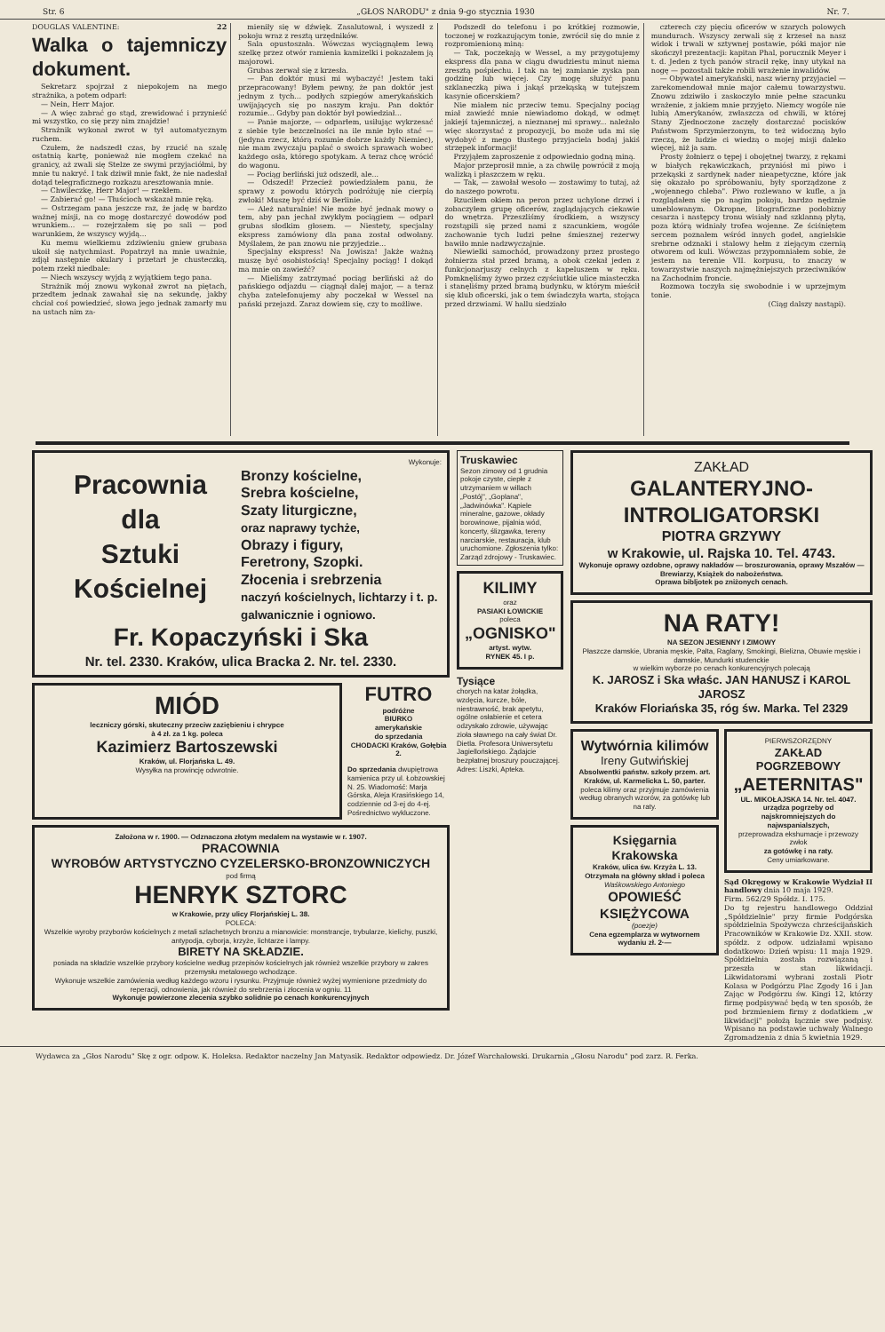Str. 6 „GŁOS NARODU" z dnia 9-go stycznia 1930 Nr. 7.
DOUGLAS VALENTINE: 22
Walka o tajemniczy dokument.
Sekretarz spojrzał z niepokojem na mego strażnika, a potem odparł:
— Nein, Herr Major.
— A więc zabrać go stąd, zrewidować i przynieść mi wszystko, co się przy nim znajdzie!
Strażnik wykonał zwrot w tył automatycznym ruchem.
Czułem, że nadszedł czas, by rzucić na szalę ostatnią kartę, ponieważ nie mogłem czekać na granicy, aż zwali się Stelze ze swymi przyjaciółmi, by mnie tu nakryć. I tak dziwił mnie fakt, że nie nadesłał dotąd telegraficznego rozkazu aresztowania mnie.
— Chwileczkę, Herr Major! — rzekłem.
— Zabierać go! — Tłuścioch wskazał mnie ręką.
— Ostrzegam pana jeszcze raz, że jadę w bardzo ważnej misji, na co mogę dostarczyć dowodów pod wrunkiem... — rozejrzałem się po sali — pod warunkiem, że wszyscy wyjdą...
Ku memu wielkiemu zdziwieniu gniew grubasa ukoił się natychmiast. Popatrzył na mnie uważnie, zdjął następnie okulary i przetarł je chusteczką, potem rzekł niedbale:
— Niech wszyscy wyjdą z wyjątkiem tego pana.
Strażnik mój znowu wykonał zwrot na piętach, przedtem jednak zawahał się na sekundę, jakby chciał coś powiedzieć, słowa jego jednak zamarły mu na ustach nim za-
mieniły się w dźwięk. Zasalutował, i wyszedł z pokoju wraz z resztą urzędników.
Sala opustoszała. Wówczas wyciągnąłem lewą szelkę przez otwór ramienia kamizelki i pokazałem ją majorowi.
Grubas zerwał się z krzesła.
— Pan doktór musi mi wybaczyć! Jestem taki przepracowany! Byłem pewny, że pan doktór jest jednym z tych... podłych szpiegów amerykańskich uwijających się po naszym kraju. Pan doktór rozumie... Gdyby pan doktór był powiedział...
— Panie majorze, — odparłem, usiłując wykrzesać z siebie tyle bezczelności na ile mnie było stać — (jedyna rzecz, którą rozumie dobrze każdy Niemiec), nie mam zwyczaju paplać o swoich sprawach wobec każdego osła, którego spotykam. A teraz chcę wrócić do wagonu.
— Pociąg berliński już odszedł, ale...
— Odszedł! Przecież powiedziałem panu, że sprawy z powodu których podróżuję nie cierpią zwłoki! Muszę być dziś w Berlinie.
— Ależ naturalnie! Nie może być jednak mowy o tem, aby pan jechał zwykłym pociągiem — odparł grubas słodkim głosem. — Niestety, specjalny ekspress zamówiony dla pana został odwołany. Myślałem, że pan znowu nie przyjedzie...
Specjalny ekspress! Na Jowisza! Jakże ważną muszę być osobistością! Specjalny pociąg! I dokąd ma mnie on zawieźć?
— Mieliśmy zatrzymać pociąg berliński aż do pańskiego odjazdu — ciągnął dalej major, — a teraz chyba zatelefonujemy aby poczekał w Wessel na pański przejazd. Zaraz dowiem się, czy to możliwe.
Podszedł do telefonu i po krótkiej rozmowie, toczonej w rozkazującym tonie, zwrócił się do mnie z rozpromienioną miną:
— Tak, poczekają w Wessel, a my przygotujemy ekspress dla pana w ciągu dwudziestu minut niema zresztą pośpiechu. I tak na tej zamianie zyska pan godzinę lub więcej. Czy mogę służyć panu szklaneczką piwa i jakąś przekąską w tutejszem kasynie oficerskiem?
Nie miałem nic przeciw temu. Specjalny pociąg miał zawieźć mnie niewiadomo dokąd, w odmęt jakiejś tajemniczej, a nieznanej mi sprawy... należało więc skorzystać z propozycji, bo może uda mi się wydobyć z mego tłustego przyjaciela bodaj jakiś strzępek informacji!
Przyjąłem zaproszenie z odpowiednio godną miną.
Major przeprosił mnie, a za chwilę powrócił z moją walizką i płaszczem w ręku.
— Tak, — zawołał wesoło — zostawimy to tutaj, aż do naszego powrotu.
Rzuciłem okiem na peron przez uchylone drzwi i zobaczyłem grupę oficerów, zaglądających ciekawie do wnętrza. Przeszliśmy środkiem, a wszyscy rozstąpili się przed nami z szacunkiem, wogóle zachowanie tych ludzi pełne śmiesznej rezerwy bawiło mnie nadzwyczajnie.
Niewielki samochód, prowadzony przez prostego żołnierza stał przed bramą, a obok czekał jeden z funkcjonarjuszy celnych z kapeluszem w ręku. Pomknęliśmy żywo przez czyściutkie ulice miasteczka i stanęliśmy przed bramą budynku, w którym mieścił się klub oficerski, jak o tem świadczyła warta, stojąca przed drzwiami. W hallu siedziało
czterech czy pięciu oficerów w szarych polowych mundurach. Wszyscy zerwali się z krzeseł na nasz widok i trwali w sztywnej postawie, póki major nie skończył prezentacji: kapitan Phal, porucznik Meyer i t. d. Jeden z tych panów stracił rękę, inny utykał na nogę — pozostali także robili wrażenie inwalidów.
— Obywatel amerykański, nasz wierny przyjaciel — zarekomendował mnie major całemu towarzystwu. Znowu zdziwiło i zaskoczyło mnie pełne szacunku wrażenie, z jakiem mnie przyjęto. Niemcy wogóle nie lubią Amerykanów, zwłaszcza od chwili, w której Stany Zjednoczone zaczęły dostarczać pocisków Państwom Sprzymierzonym, to też widoczną było rzeczą, że ludzie ci wiedzą o mojej misji daleko więcej, niż ja sam.
Prosty żołnierz o tępej i obojętnej twarzy, z rękami w białych rękawiczkach, przyniósł mi piwo i przekąski z sardynek nader nieapetyczne, które jak się okazało po spróbowaniu, były sporządzone z „wojennego chleba". Piwo rozlewano w kufle, a ja rozglądałem się po nagim pokoju, bardzo nędznie umeblowanym. Okropne, litograficzne podobizny cesarza i następcy tronu wisiały nad szklanną płytą, poza którą widniały trofea wojenne. Ze ściśniętem sercem poznałem wśród innych godeł, angielskie srebrne odznaki i stalowy hełm z ziejącym czernią otworem od kuli. Wówczas przypomniałem sobie, że jestem na terenie VII. korpusu, to znaczy w towarzystwie naszych najmężniejszych przeciwników na Zachodnim froncie.
Rozmowa toczyła się swobodnie i w uprzejmym tonie.
(Ciąg dalszy nastąpi).
Wykonuje:
Pracownia
dla
Sztuki
Kościelnej
Bronzy kościelne,
Srebra kościelne,
Szaty liturgiczne,
oraz naprawy tychże,
Obrazy i figury,
Feretrony, Szopki.
Złocenia i srebrzenia
naczyń kościelnych, lichtarzy i t. p. galwanicznie i ogniowo.
Fr. Kopaczyński i Ska
Nr. tel. 2330. Kraków, ulica Bracka 2. Nr. tel. 2330.
MIÓD
leczniczy górski, skuteczny przeciw zaziębieniu i chrypce
à 4 zł. za 1 kg. poleca
Kazimierz Bartoszewski
Kraków, ul. Florjańska L. 49.
Wysyłka na prowincję odwrotnie.
FUTRO
podróżne
BIURKO
amerykańskie
do sprzedania
CHODACKI Kraków, Gołębia 2.
Do sprzedania dwupiętrowa kamienica przy ul. Łobzowskiej N. 25. Wiadomość: Marja Górska, Aleja Krasińskiego 14, codziennie od 3-ej do 4-ej. Pośrednictwo wykluczone.
Założona w r. 1900. — Odznaczona złotym medalem na wystawie w r. 1907.
PRACOWNIA
WYROBÓW ARTYSTYCZNO CYZELERSKO-BRONZOWNICZYCH
pod firmą
HENRYK SZTORC
w Krakowie, przy ulicy Florjańskiej L. 38.
POLECA:
Wszelkie wyroby przyborów kościelnych z metali szlachetnych bronzu a mianowicie: monstrancje, trybularze, kielichy, puszki, antypodja, cyborja, krzyże, lichtarze i lampy.
BIRETY NA SKŁADZIE.
posiada na składzie wszelkie przybory kościelne według przepisów kościelnych jak również wszelkie przybory w zakres przemysłu metalowego wchodzące.
Wykonuje wszelkie zamówienia według każdego wzoru i rysunku. Przyjmuje również wyżej wymienione przedmioty do reperacji, odnowienia, jak również do srebrzenia i złocenia w ogniu. 11
Wykonuje powierzone zlecenia szybko solidnie po cenach konkurencyjnych
Truskawiec
Sezon zimowy od 1 grudnia pokoje czyste, ciepłe z utrzymaniem w willach „Postój", „Goplana", „Jadwinówka". Kąpiele mineralne, gazowe, okłady borowinowe, pijalnia wód, koncerty, ślizgawka, tereny narciarskie, restauracja, klub uruchomione. Zgłoszenia tylko: Zarząd zdrojowy - Truskawiec.
KILIMY
oraz
PASIAKI ŁOWICKIE
poleca
„OGNISKO"
artyst. wytw.
RYNEK 45. I p.
Tysiące
chorych na katar żołądka, wzdęcia, kurcze, bóle, niestrawność, brak apetytu, ogólne osłabienie et cetera odzyskało zdrowie, używając zioła sławnego na cały świat Dr. Dietla. Profesora Uniwersytetu Jagiellońskiego. Żądajcie bezpłatnej broszury pouczającej. Adres: Liszki, Apteka.
ZAKŁAD
GALANTERYJNO-INTROLIGATORSKI
PIOTRA GRZYWY
w Krakowie, ul. Rajska 10. Tel. 4743.
Wykonuje oprawy ozdobne, oprawy nakładów — broszurowania, oprawy Mszałów — Brewiarzy, Książek do nabożeństwa.
Oprawa bibljotek po zniżonych cenach.
NA RATY!
NA SEZON JESIENNY I ZIMOWY
Płaszcze damskie, Ubrania męskie, Palta, Raglany, Smokingi, Bielizna, Obuwie męskie i damskie, Mundurki studenckie
w wielkim wyborze po cenach konkurencyjnych polecają
K. JAROSZ i Ska właśc. JAN HANUSZ i KAROL JAROSZ
Kraków Floriańska 35, róg św. Marka. Tel 2329
Wytwórnia kilimów
Ireny Gutwińskiej
Absolwentki państw. szkoły przem. art.
Kraków, ul. Karmelicka L. 50, parter.
poleca kilimy oraz przyjmuje zamówienia według obranych wzorów, za gotówkę lub na raty.
Księgarnia Krakowska
Kraków, ulica św. Krzyża L. 13.
Otrzymała na główny skład i poleca
Waśkowskiego Antoniego
OPOWIEŚĆ KSIĘŻYCOWA
(poezje)
Cena egzemplarza w wytwornem wydaniu zł. 2·—
PIERWSZORZĘDNY
ZAKŁAD POGRZEBOWY
„AETERNITAS"
UL. MIKOŁAJSKA 14. Nr. tel. 4047.
urządza pogrzeby od najskromniejszych do najwspanialszych,
przeprowadza ekshumacje i przewozy zwłok
za gotówkę i na raty.
Ceny umiarkowane.
Sąd Okręgowy w Krakowie Wydział II handlowy dnia 10 maja 1929.
Firm. 562/29 Spółdz. I. 175.
Do tg rejestru handlowego Oddział „Spółdzielnie" przy firmie Podgórska spółdzielnia Spożywcza chrześcijańskich Pracowników w Krakowie Dz. XXII. stow. spółdz. z odpow. udziałami wpisano dodatkowo: Dzień wpisu: 11 maja 1929. Spółdzielnia została rozwiązaną i przeszła w stan likwidacji. Likwidatorami wybrani zostali Piotr Kolasa w Podgórzu Plac Zgody 16 i Jan Zając w Podgórzu św. Kingi 12, którzy firmę podpisywać będą w ten sposób, że pod brzmieniem firmy z dodatkiem „w likwidacji" położą łącznie swe podpisy. Wpisano na podstawie uchwały Walnego Zgromadzenia z dnia 5 kwietnia 1929.
Wydawca za „Głos Narodu" Skę z ogr. odpow. K. Holeksa. Redaktor naczelny Jan Matyasik. Redaktor odpowiedz. Dr. Józef Warchałowski. Drukarnia „Głosu Narodu" pod zarz. R. Ferka.